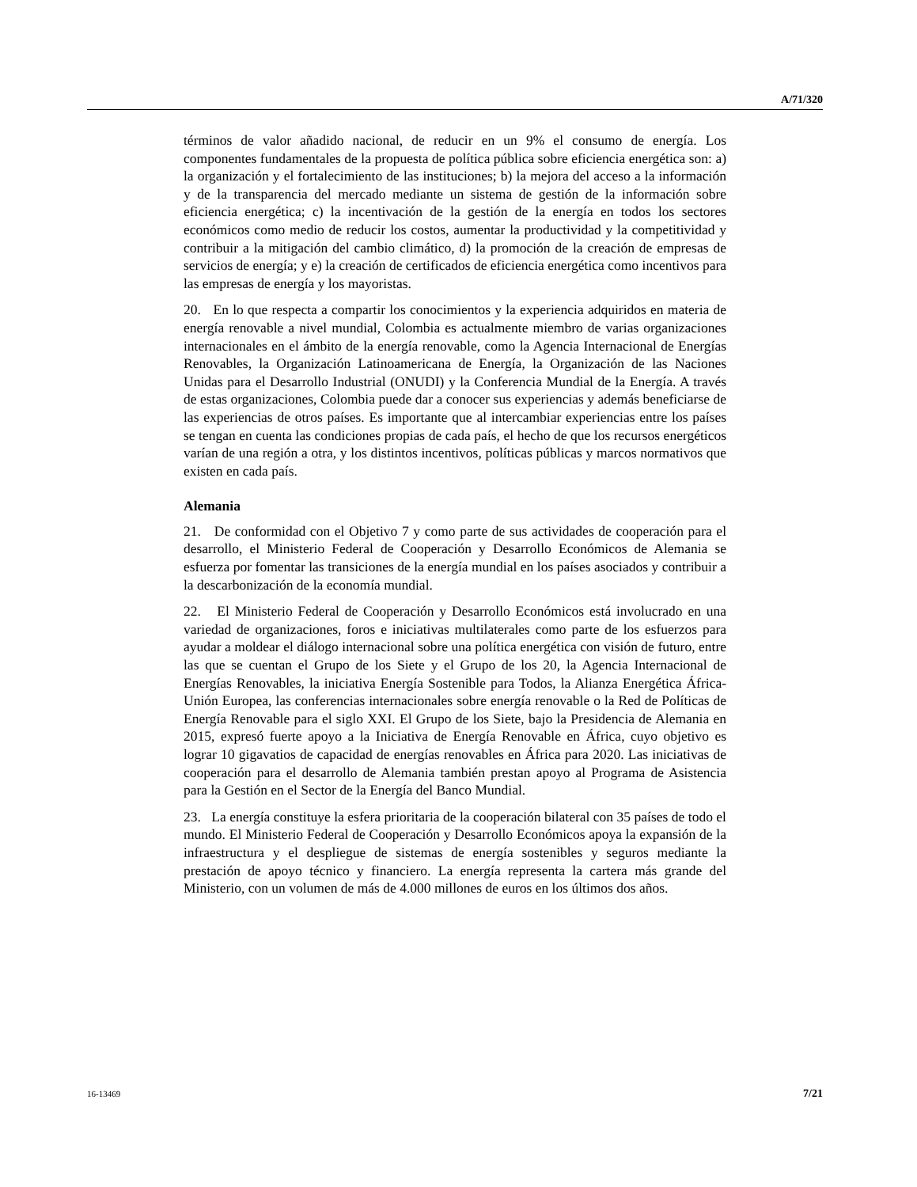A/71/320
términos de valor añadido nacional, de reducir en un 9% el consumo de energía. Los componentes fundamentales de la propuesta de política pública sobre eficiencia energética son: a) la organización y el fortalecimiento de las instituciones; b) la mejora del acceso a la información y de la transparencia del mercado mediante un sistema de gestión de la información sobre eficiencia energética; c) la incentivación de la gestión de la energía en todos los sectores económicos como medio de reducir los costos, aumentar la productividad y la competitividad y contribuir a la mitigación del cambio climático, d) la promoción de la creación de empresas de servicios de energía; y e) la creación de certificados de eficiencia energética como incentivos para las empresas de energía y los mayoristas.
20. En lo que respecta a compartir los conocimientos y la experiencia adquiridos en materia de energía renovable a nivel mundial, Colombia es actualmente miembro de varias organizaciones internacionales en el ámbito de la energía renovable, como la Agencia Internacional de Energías Renovables, la Organización Latinoamericana de Energía, la Organización de las Naciones Unidas para el Desarrollo Industrial (ONUDI) y la Conferencia Mundial de la Energía. A través de estas organizaciones, Colombia puede dar a conocer sus experiencias y además beneficiarse de las experiencias de otros países. Es importante que al intercambiar experiencias entre los países se tengan en cuenta las condiciones propias de cada país, el hecho de que los recursos energéticos varían de una región a otra, y los distintos incentivos, políticas públicas y marcos normativos que existen en cada país.
Alemania
21. De conformidad con el Objetivo 7 y como parte de sus actividades de cooperación para el desarrollo, el Ministerio Federal de Cooperación y Desarrollo Económicos de Alemania se esfuerza por fomentar las transiciones de la energía mundial en los países asociados y contribuir a la descarbonización de la economía mundial.
22. El Ministerio Federal de Cooperación y Desarrollo Económicos está involucrado en una variedad de organizaciones, foros e iniciativas multilaterales como parte de los esfuerzos para ayudar a moldear el diálogo internacional sobre una política energética con visión de futuro, entre las que se cuentan el Grupo de los Siete y el Grupo de los 20, la Agencia Internacional de Energías Renovables, la iniciativa Energía Sostenible para Todos, la Alianza Energética África-Unión Europea, las conferencias internacionales sobre energía renovable o la Red de Políticas de Energía Renovable para el siglo XXI. El Grupo de los Siete, bajo la Presidencia de Alemania en 2015, expresó fuerte apoyo a la Iniciativa de Energía Renovable en África, cuyo objetivo es lograr 10 gigavatios de capacidad de energías renovables en África para 2020. Las iniciativas de cooperación para el desarrollo de Alemania también prestan apoyo al Programa de Asistencia para la Gestión en el Sector de la Energía del Banco Mundial.
23. La energía constituye la esfera prioritaria de la cooperación bilateral con 35 países de todo el mundo. El Ministerio Federal de Cooperación y Desarrollo Económicos apoya la expansión de la infraestructura y el despliegue de sistemas de energía sostenibles y seguros mediante la prestación de apoyo técnico y financiero. La energía representa la cartera más grande del Ministerio, con un volumen de más de 4.000 millones de euros en los últimos dos años.
16-13469 7/21